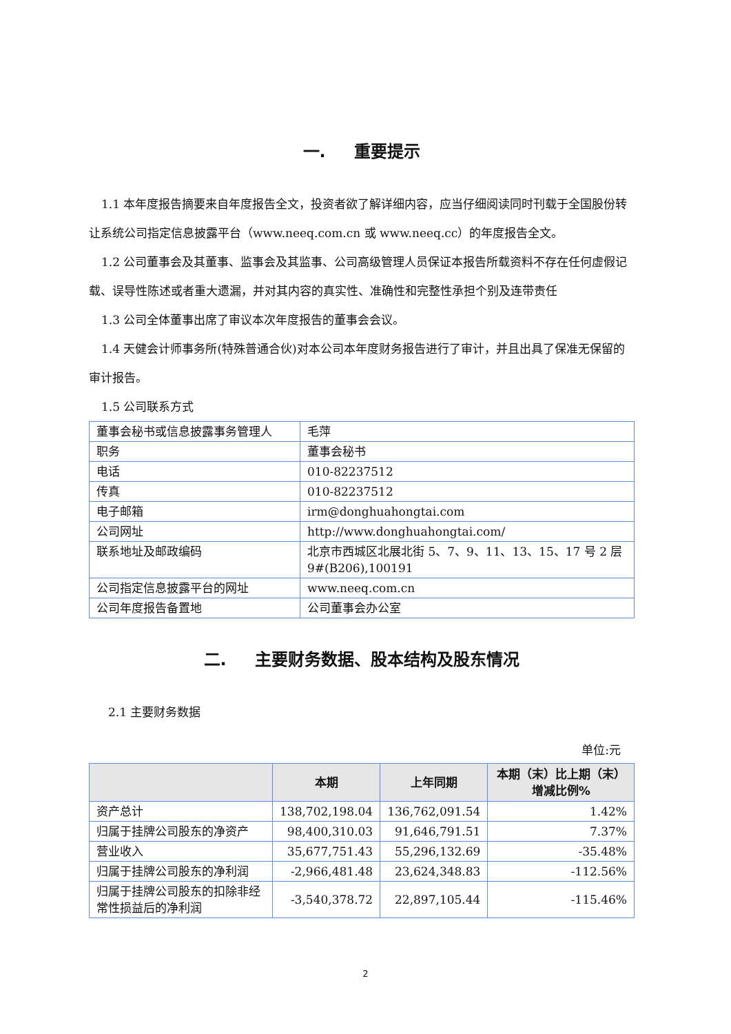一. 重要提示
1.1 本年度报告摘要来自年度报告全文，投资者欲了解详细内容，应当仔细阅读同时刊载于全国股份转让系统公司指定信息披露平台（www.neeq.com.cn 或 www.neeq.cc）的年度报告全文。
1.2 公司董事会及其董事、监事会及其监事、公司高级管理人员保证本报告所载资料不存在任何虚假记载、误导性陈述或者重大遗漏，并对其内容的真实性、准确性和完整性承担个别及连带责任
1.3 公司全体董事出席了审议本次年度报告的董事会会议。
1.4 天健会计师事务所(特殊普通合伙)对本公司本年度财务报告进行了审计，并且出具了保准无保留的审计报告。
1.5 公司联系方式
| 董事会秘书或信息披露事务管理人 | 毛萍 |
| 职务 | 董事会秘书 |
| 电话 | 010-82237512 |
| 传真 | 010-82237512 |
| 电子邮箱 | irm@donghuahongtai.com |
| 公司网址 | http://www.donghuahongtai.com/ |
| 联系地址及邮政编码 | 北京市西城区北展北街 5、7、9、11、13、15、17 号 2 层 9#(B206),100191 |
| 公司指定信息披露平台的网址 | www.neeq.com.cn |
| 公司年度报告备置地 | 公司董事会办公室 |
二. 主要财务数据、股本结构及股东情况
2.1 主要财务数据
单位:元
| | 本期 | 上年同期 | 本期（末）比上期（末）增减比例% |
| --- | --- | --- | --- |
| 资产总计 | 138,702,198.04 | 136,762,091.54 | 1.42% |
| 归属于挂牌公司股东的净资产 | 98,400,310.03 | 91,646,791.51 | 7.37% |
| 营业收入 | 35,677,751.43 | 55,296,132.69 | -35.48% |
| 归属于挂牌公司股东的净利润 | -2,966,481.48 | 23,624,348.83 | -112.56% |
| 归属于挂牌公司股东的扣除非经常性损益后的净利润 | -3,540,378.72 | 22,897,105.44 | -115.46% |
2